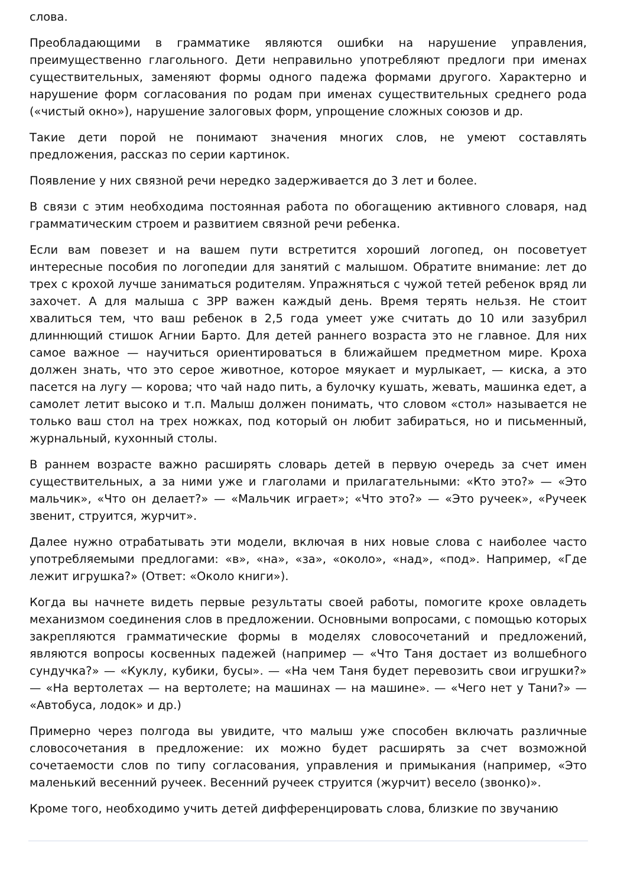слова.
Преобладающими в грамматике являются ошибки на нарушение управления, преимущественно глагольного. Дети неправильно употребляют предлоги при именах существительных, заменяют формы одного падежа формами другого. Характерно и нарушение форм согласования по родам при именах существительных среднего рода («чистый окно»), нарушение залоговых форм, упрощение сложных союзов и др.
Такие дети порой не понимают значения многих слов, не умеют составлять предложения, рассказ по серии картинок.
Появление у них связной речи нередко задерживается до 3 лет и более.
В связи с этим необходима постоянная работа по обогащению активного словаря, над грамматическим строем и развитием связной речи ребенка.
Если вам повезет и на вашем пути встретится хороший логопед, он посоветует интересные пособия по логопедии для занятий с малышом. Обратите внимание: лет до трех с крохой лучше заниматься родителям. Упражняться с чужой тетей ребенок вряд ли захочет. А для малыша с ЗРР важен каждый день. Время терять нельзя. Не стоит хвалиться тем, что ваш ребенок в 2,5 года умеет уже считать до 10 или зазубрил длиннющий стишок Агнии Барто. Для детей раннего возраста это не главное. Для них самое важное — научиться ориентироваться в ближайшем предметном мире. Кроха должен знать, что это серое животное, которое мяукает и мурлыкает, — киска, а это пасется на лугу — корова; что чай надо пить, а булочку кушать, жевать, машинка едет, а самолет летит высоко и т.п. Малыш должен понимать, что словом «стол» называется не только ваш стол на трех ножках, под который он любит забираться, но и письменный, журнальный, кухонный столы.
В раннем возрасте важно расширять словарь детей в первую очередь за счет имен существительных, а за ними уже и глаголами и прилагательными: «Кто это?» — «Это мальчик», «Что он делает?» — «Мальчик играет»; «Что это?» — «Это ручеек», «Ручеек звенит, струится, журчит».
Далее нужно отрабатывать эти модели, включая в них новые слова с наиболее часто употребляемыми предлогами: «в», «на», «за», «около», «над», «под». Например, «Где лежит игрушка?» (Ответ: «Около книги»).
Когда вы начнете видеть первые результаты своей работы, помогите крохе овладеть механизмом соединения слов в предложении. Основными вопросами, с помощью которых закрепляются грамматические формы в моделях словосочетаний и предложений, являются вопросы косвенных падежей (например — «Что Таня достает из волшебного сундучка?» — «Куклу, кубики, бусы». — «На чем Таня будет перевозить свои игрушки?» — «На вертолетах — на вертолете; на машинах — на машине». — «Чего нет у Тани?» — «Автобуса, лодок» и др.)
Примерно через полгода вы увидите, что малыш уже способен включать различные словосочетания в предложение: их можно будет расширять за счет возможной сочетаемости слов по типу согласования, управления и примыкания (например, «Это маленький весенний ручеек. Весенний ручеек струится (журчит) весело (звонко)».
Кроме того, необходимо учить детей дифференцировать слова, близкие по звучанию